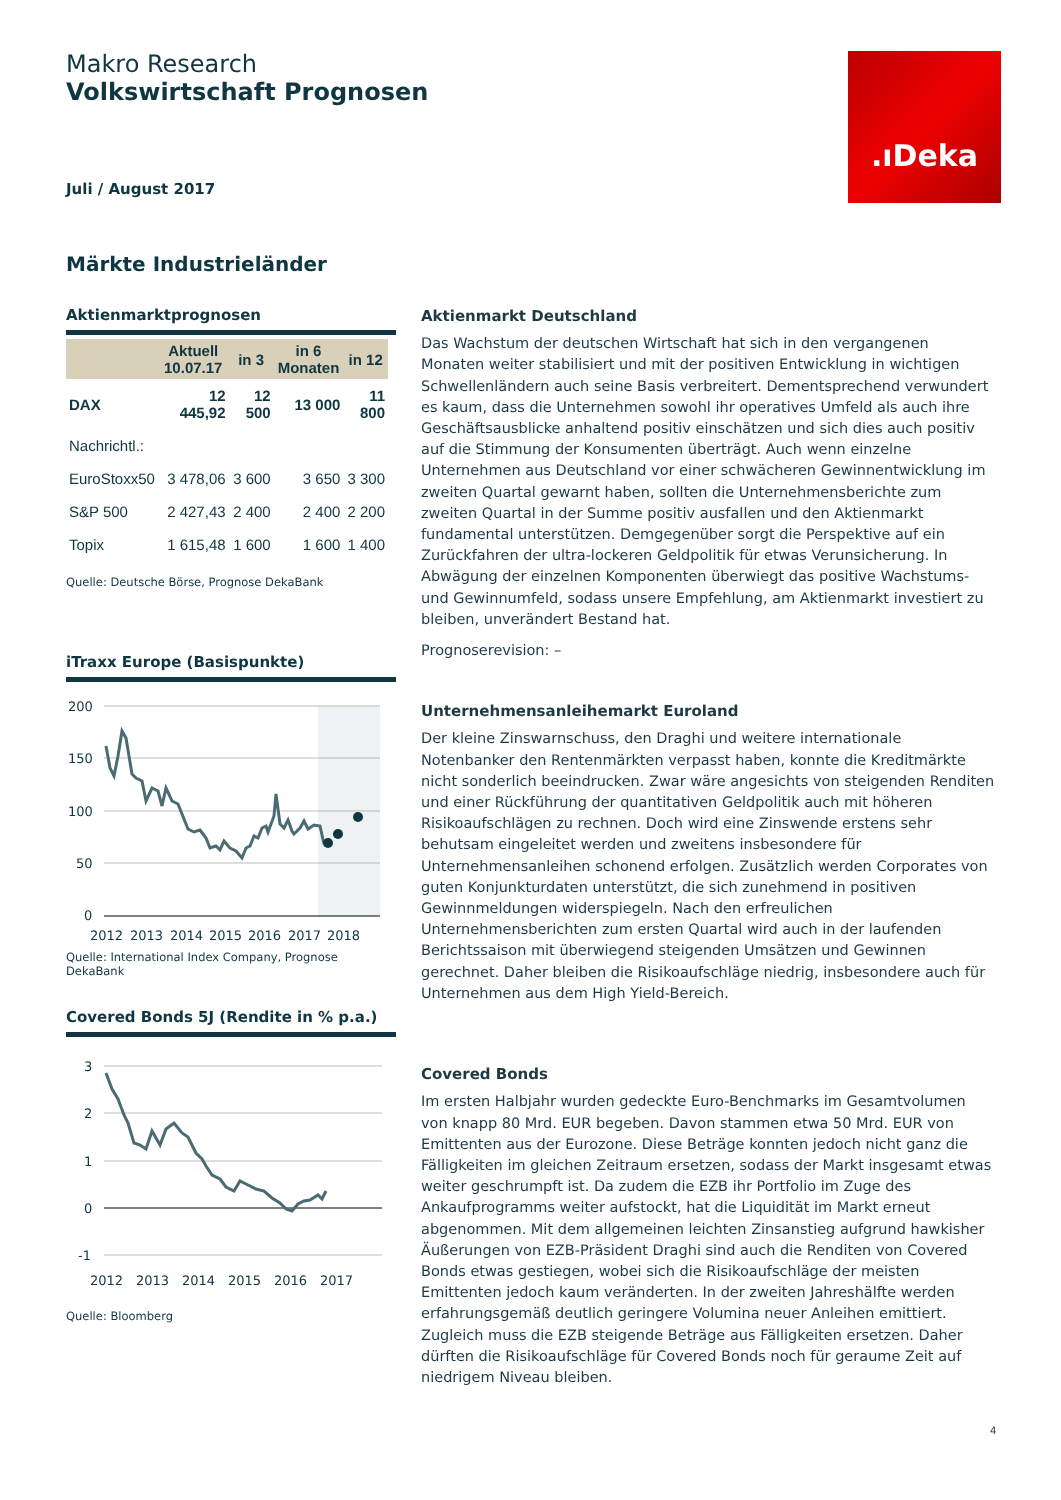Makro Research
Volkswirtschaft Prognosen
Juli / August 2017
.ıDeka
Märkte Industrieländer
Aktienmarktprognosen
| | Aktuell 10.07.17 | in 3 | in 6 Monaten | in 12 |
| --- | --- | --- | --- | --- |
| DAX | 12 445,92 | 12 500 | 13 000 | 11 800 |
| Nachrichtl.: | | | | |
| EuroStoxx50 | 3 478,06 | 3 600 | 3 650 | 3 300 |
| S&P 500 | 2 427,43 | 2 400 | 2 400 | 2 200 |
| Topix | 1 615,48 | 1 600 | 1 600 | 1 400 |
Quelle: Deutsche Börse, Prognose DekaBank
iTraxx Europe (Basispunkte)
200
150
100
50
0
2012
2013
2014
2015
2016
2017
2018
Quelle: International Index Company, Prognose DekaBank
Covered Bonds 5J (Rendite in % p.a.)
3
2
1
0
-1
2012
2013
2014
2015
2016
2017
Quelle: Bloomberg
Aktienmarkt Deutschland
Das Wachstum der deutschen Wirtschaft hat sich in den vergangenen Monaten weiter stabilisiert und mit der positiven Entwicklung in wichtigen Schwellenländern auch seine Basis verbreitert. Dementsprechend verwundert es kaum, dass die Unternehmen sowohl ihr operatives Umfeld als auch ihre Geschäftsausblicke anhaltend positiv einschätzen und sich dies auch positiv auf die Stimmung der Konsumenten überträgt. Auch wenn einzelne Unternehmen aus Deutschland vor einer schwächeren Gewinnentwicklung im zweiten Quartal gewarnt haben, sollten die Unternehmensberichte zum zweiten Quartal in der Summe positiv ausfallen und den Aktienmarkt fundamental unterstützen. Demgegenüber sorgt die Perspektive auf ein Zurückfahren der ultra-lockeren Geldpolitik für etwas Verunsicherung. In Abwägung der einzelnen Komponenten überwiegt das positive Wachstums- und Gewinnumfeld, sodass unsere Empfehlung, am Aktienmarkt investiert zu bleiben, unverändert Bestand hat.
Prognoserevision: –
Unternehmensanleihemarkt Euroland
Der kleine Zinswarnschuss, den Draghi und weitere internationale Notenbanker den Rentenmärkten verpasst haben, konnte die Kreditmärkte nicht sonderlich beeindrucken. Zwar wäre angesichts von steigenden Renditen und einer Rückführung der quantitativen Geldpolitik auch mit höheren Risikoaufschlägen zu rechnen. Doch wird eine Zinswende erstens sehr behutsam eingeleitet werden und zweitens insbesondere für Unternehmensanleihen schonend erfolgen. Zusätzlich werden Corporates von guten Konjunkturdaten unterstützt, die sich zunehmend in positiven Gewinnmeldungen widerspiegeln. Nach den erfreulichen Unternehmensberichten zum ersten Quartal wird auch in der laufenden Berichtssaison mit überwiegend steigenden Umsätzen und Gewinnen gerechnet. Daher bleiben die Risikoaufschläge niedrig, insbesondere auch für Unternehmen aus dem High Yield-Bereich.
Covered Bonds
Im ersten Halbjahr wurden gedeckte Euro-Benchmarks im Gesamtvolumen von knapp 80 Mrd. EUR begeben. Davon stammen etwa 50 Mrd. EUR von Emittenten aus der Eurozone. Diese Beträge konnten jedoch nicht ganz die Fälligkeiten im gleichen Zeitraum ersetzen, sodass der Markt insgesamt etwas weiter geschrumpft ist. Da zudem die EZB ihr Portfolio im Zuge des Ankaufprogramms weiter aufstockt, hat die Liquidität im Markt erneut abgenommen. Mit dem allgemeinen leichten Zinsanstieg aufgrund hawkisher Äußerungen von EZB-Präsident Draghi sind auch die Renditen von Covered Bonds etwas gestiegen, wobei sich die Risikoaufschläge der meisten Emittenten jedoch kaum veränderten. In der zweiten Jahreshälfte werden erfahrungsgemäß deutlich geringere Volumina neuer Anleihen emittiert. Zugleich muss die EZB steigende Beträge aus Fälligkeiten ersetzen. Daher dürften die Risikoaufschläge für Covered Bonds noch für geraume Zeit auf niedrigem Niveau bleiben.
4